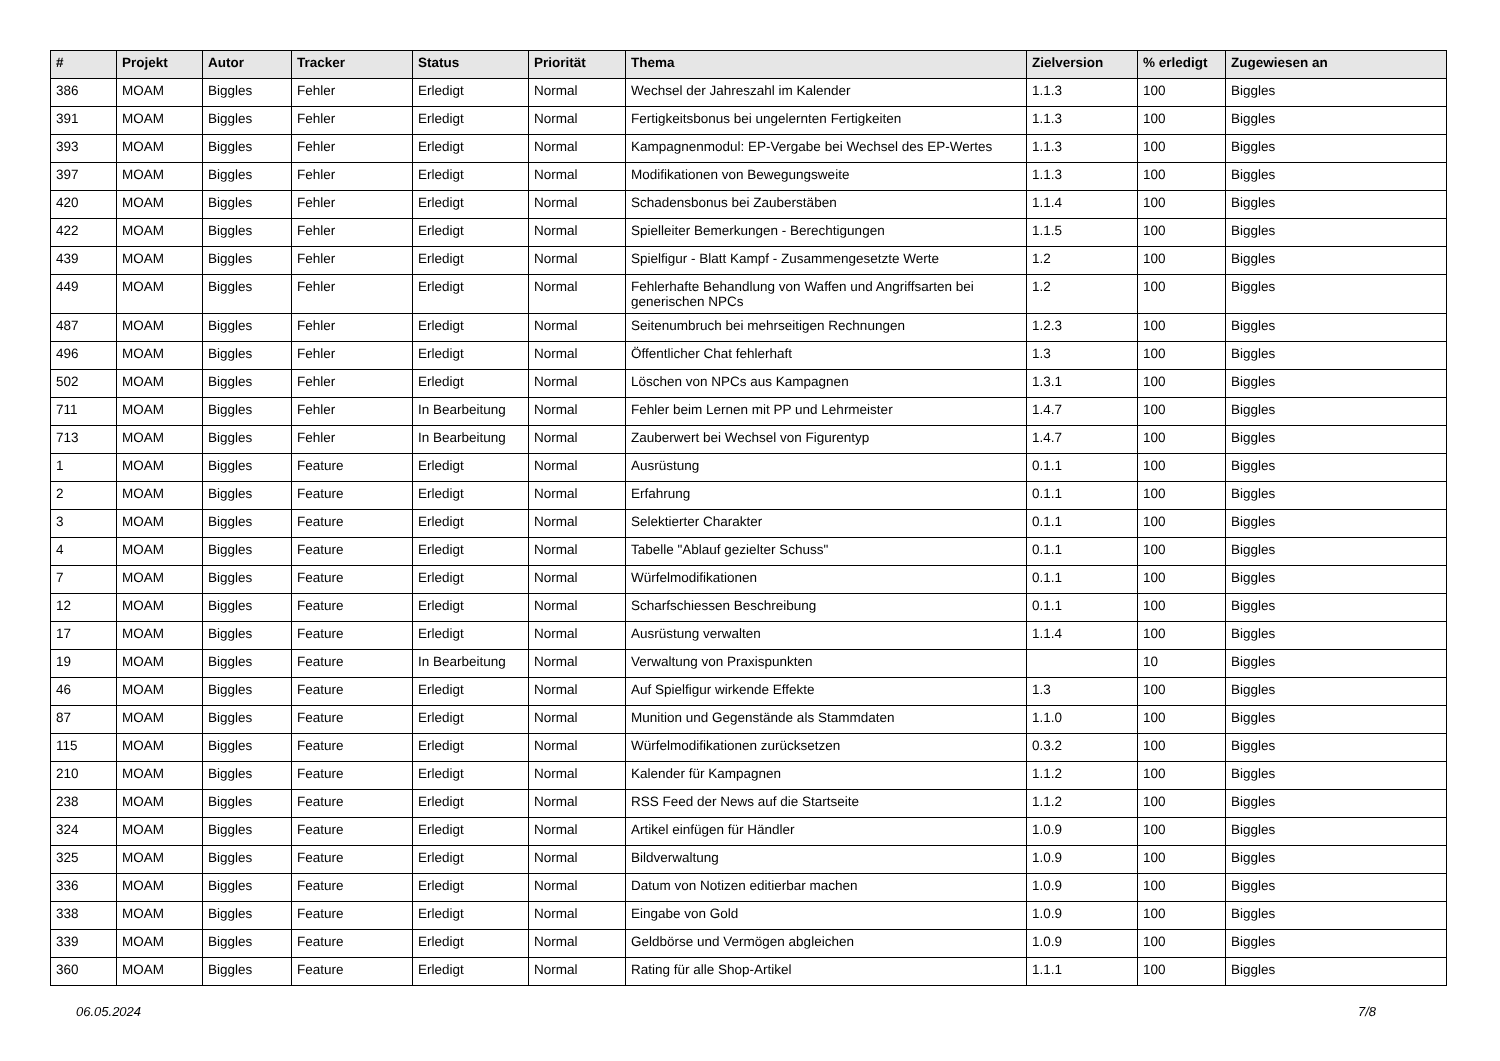| # | Projekt | Autor | Tracker | Status | Priorität | Thema | Zielversion | % erledigt | Zugewiesen an |
| --- | --- | --- | --- | --- | --- | --- | --- | --- | --- |
| 386 | MOAM | Biggles | Fehler | Erledigt | Normal | Wechsel der Jahreszahl im Kalender | 1.1.3 | 100 | Biggles |
| 391 | MOAM | Biggles | Fehler | Erledigt | Normal | Fertigkeitsbonus bei ungelernten Fertigkeiten | 1.1.3 | 100 | Biggles |
| 393 | MOAM | Biggles | Fehler | Erledigt | Normal | Kampagnenmodul: EP-Vergabe bei Wechsel des EP-Wertes | 1.1.3 | 100 | Biggles |
| 397 | MOAM | Biggles | Fehler | Erledigt | Normal | Modifikationen von Bewegungsweite | 1.1.3 | 100 | Biggles |
| 420 | MOAM | Biggles | Fehler | Erledigt | Normal | Schadensbonus bei Zauberstäben | 1.1.4 | 100 | Biggles |
| 422 | MOAM | Biggles | Fehler | Erledigt | Normal | Spielleiter Bemerkungen - Berechtigungen | 1.1.5 | 100 | Biggles |
| 439 | MOAM | Biggles | Fehler | Erledigt | Normal | Spielfigur - Blatt Kampf - Zusammengesetzte Werte | 1.2 | 100 | Biggles |
| 449 | MOAM | Biggles | Fehler | Erledigt | Normal | Fehlerhafte Behandlung von Waffen und Angriffsarten bei generischen NPCs | 1.2 | 100 | Biggles |
| 487 | MOAM | Biggles | Fehler | Erledigt | Normal | Seitenumbruch bei mehrseitigen Rechnungen | 1.2.3 | 100 | Biggles |
| 496 | MOAM | Biggles | Fehler | Erledigt | Normal | Öffentlicher Chat fehlerhaft | 1.3 | 100 | Biggles |
| 502 | MOAM | Biggles | Fehler | Erledigt | Normal | Löschen von NPCs aus Kampagnen | 1.3.1 | 100 | Biggles |
| 711 | MOAM | Biggles | Fehler | In Bearbeitung | Normal | Fehler beim Lernen mit PP und Lehrmeister | 1.4.7 | 100 | Biggles |
| 713 | MOAM | Biggles | Fehler | In Bearbeitung | Normal | Zauberwert bei Wechsel von Figurentyp | 1.4.7 | 100 | Biggles |
| 1 | MOAM | Biggles | Feature | Erledigt | Normal | Ausrüstung | 0.1.1 | 100 | Biggles |
| 2 | MOAM | Biggles | Feature | Erledigt | Normal | Erfahrung | 0.1.1 | 100 | Biggles |
| 3 | MOAM | Biggles | Feature | Erledigt | Normal | Selektierter Charakter | 0.1.1 | 100 | Biggles |
| 4 | MOAM | Biggles | Feature | Erledigt | Normal | Tabelle "Ablauf gezielter Schuss" | 0.1.1 | 100 | Biggles |
| 7 | MOAM | Biggles | Feature | Erledigt | Normal | Würfelmodifikationen | 0.1.1 | 100 | Biggles |
| 12 | MOAM | Biggles | Feature | Erledigt | Normal | Scharfschiessen Beschreibung | 0.1.1 | 100 | Biggles |
| 17 | MOAM | Biggles | Feature | Erledigt | Normal | Ausrüstung verwalten | 1.1.4 | 100 | Biggles |
| 19 | MOAM | Biggles | Feature | In Bearbeitung | Normal | Verwaltung von Praxispunkten | | 10 | Biggles |
| 46 | MOAM | Biggles | Feature | Erledigt | Normal | Auf Spielfigur wirkende Effekte | 1.3 | 100 | Biggles |
| 87 | MOAM | Biggles | Feature | Erledigt | Normal | Munition und Gegenstände als Stammdaten | 1.1.0 | 100 | Biggles |
| 115 | MOAM | Biggles | Feature | Erledigt | Normal | Würfelmodifikationen zurücksetzen | 0.3.2 | 100 | Biggles |
| 210 | MOAM | Biggles | Feature | Erledigt | Normal | Kalender für Kampagnen | 1.1.2 | 100 | Biggles |
| 238 | MOAM | Biggles | Feature | Erledigt | Normal | RSS Feed der News auf die Startseite | 1.1.2 | 100 | Biggles |
| 324 | MOAM | Biggles | Feature | Erledigt | Normal | Artikel einfügen für Händler | 1.0.9 | 100 | Biggles |
| 325 | MOAM | Biggles | Feature | Erledigt | Normal | Bildverwaltung | 1.0.9 | 100 | Biggles |
| 336 | MOAM | Biggles | Feature | Erledigt | Normal | Datum von Notizen editierbar machen | 1.0.9 | 100 | Biggles |
| 338 | MOAM | Biggles | Feature | Erledigt | Normal | Eingabe von Gold | 1.0.9 | 100 | Biggles |
| 339 | MOAM | Biggles | Feature | Erledigt | Normal | Geldbörse und Vermögen abgleichen | 1.0.9 | 100 | Biggles |
| 360 | MOAM | Biggles | Feature | Erledigt | Normal | Rating für alle Shop-Artikel | 1.1.1 | 100 | Biggles |
06.05.2024 7/8